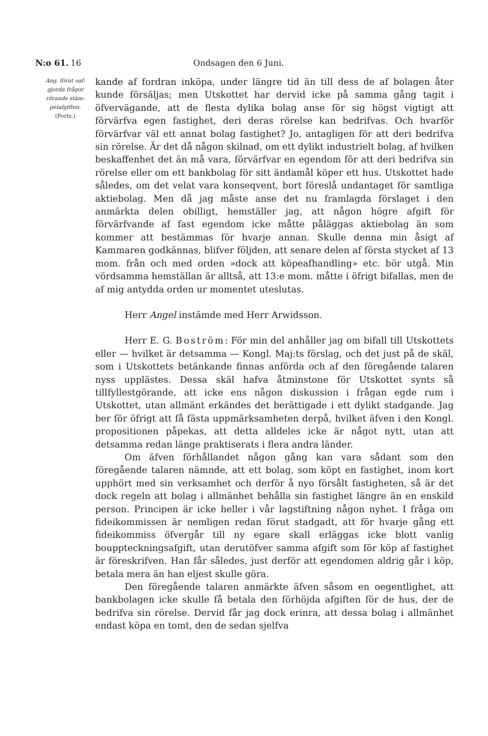N:o 61. 16 Ondsagen den 6 Juni.
Ang. förut oaf-
gjorda frågor
rörande stäm-
pelafgiften.
(Forts.)
kande af fordran inköpa, under längre tid än till dess de af bolagen åter kunde försäljas; men Utskottet har dervid icke på samma gång tagit i öfvervägande, att de flesta dylika bolag anse för sig högst vigtigt att förvärfva egen fastighet, deri deras rörelse kan bedrifvas. Och hvarför förvärfvar väl ett annat bolag fastighet? Jo, antagligen för att deri bedrifva sin rörelse. Är det då någon skilnad, om ett dylikt industrielt bolag, af hvilken beskaffenhet det än må vara, förvärfvar en egendom för att deri bedrifva sin rörelse eller om ett bankbolag för sitt ändamål köper ett hus. Utskottet hade således, om det velat vara konseqvent, bort föreslå undantaget för samtliga aktiebolag. Men då jag måste anse det nu framlagda förslaget i den anmärkta delen obilligt, hemställer jag, att någon högre afgift för förvärfvande af fast egendom icke måtte påläggas aktiebolag än som kommer att bestämmas för hvarje annan. Skulle denna min åsigt af Kammaren godkännas, blifver följden, att senare delen af första stycket af 13 mom. från och med orden »dock att köpeafhandling» etc. bör utgå. Min vördsamma hemställan är alltså, att 13:e mom. måtte i öfrigt bifallas, men de af mig antydda orden ur momentet uteslutas.
Herr Angel instämde med Herr Arwidsson.
Herr E. G. Boström: För min del anhåller jag om bifall till Utskottets eller — hvilket är detsamma — Kongl. Maj:ts förslag, och det just på de skäl, som i Utskottets betänkande finnas anförda och af den föregående talaren nyss upplästes. Dessa skäl hafva åtminstone för Utskottet synts så tillfyllestgörande, att icke ens någon diskussion i frågan egde rum i Utskottet, utan allmänt erkändes det berättigade i ett dylikt stadgande. Jag ber för öfrigt att få fästa uppmärksamheten derpå, hvilket äfven i den Kongl. propositionen påpekas, att detta alldeles icke är något nytt, utan att detsamma redan länge praktiserats i flera andra länder.
Om äfven förhållandet någon gång kan vara sådant som den föregående talaren nämnde, att ett bolag, som köpt en fastighet, inom kort upphört med sin verksamhet och derför å nyo försålt fastigheten, så är det dock regeln att bolag i allmänhet behålla sin fastighet längre än en enskild person. Principen är icke heller i vår lagstiftning någon nyhet. I fråga om fideikommissen är nemligen redan förut stadgadt, att för hvarje gång ett fideikommiss öfvergår till ny egare skall erläggas icke blott vanlig bouppteckningsafgift, utan derutöfver samma afgift som för köp af fastighet är föreskrifven. Han får således, just derför att egendomen aldrig går i köp, betala mera än han eljest skulle göra.
Den föregående talaren anmärkte äfven såsom en oegentlighet, att bankbolagen icke skulle få betala den förhöjda afgiften för de hus, der de bedrifva sin rörelse. Dervid får jag dock erinra, att dessa bolag i allmänhet endast köpa en tomt, den de sedan sjelfva